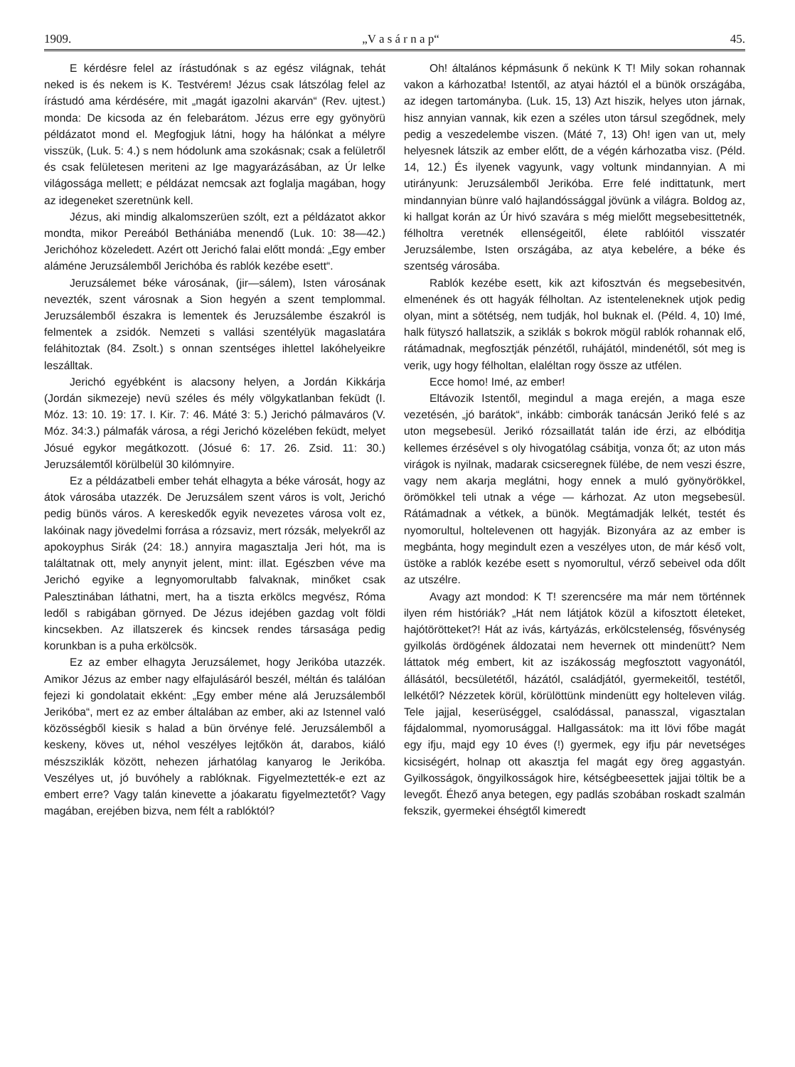1909. „V a s á r n a p“45.
E kérdésre felel az írástudónak s az egész világnak, tehát neked is és nekem is K. Testvérem! Jézus csak látszólag felel az írástudó ama kérdésére, mit „magát igazolni akarván“ (Rev. ujtest.) monda: De kicsoda az én felebarátom. Jézus erre egy gyönyörü példázatot mond el. Megfogjuk látni, hogy ha hálónkat a mélyre visszük, (Luk. 5: 4.) s nem hódolunk ama szokásnak; csak a felületről és csak felületesen meriteni az Ige magyarázásában, az Úr lelke világossága mellett; e példázat nemcsak azt foglalja magában, hogy az idegeneket szeretnünk kell.
Jézus, aki mindig alkalomszerüen szólt, ezt a példázatot akkor mondta, mikor Pereából Bethániába menendő (Luk. 10: 38—42.) Jerichóhoz közeledett. Azért ott Jerichó falai előtt mondá: „Egy ember aláméne Jeruzsálemből Jerichóba és rablók kezébe esett“.
Jeruzsálemet béke városának, (jir—sálem), Isten városának nevezték, szent városnak a Sion hegyén a szent templommal. Jeruzsálemből északra is lementek és Jeruzsálembe északról is felmentek a zsidók. Nemzeti s vallási szentélyük magaslatára feláhitoztak (84. Zsolt.) s onnan szentséges ihlettel lakóhelyeikre leszálltak.
Jerichó egyébként is alacsony helyen, a Jordán Kikkárja (Jordán sikmezeje) nevü széles és mély völgykatlanban feküdt (I. Móz. 13: 10. 19: 17. I. Kir. 7: 46. Máté 3: 5.) Jerichó pálmaváros (V. Móz. 34:3.) pálmafák városa, a régi Jerichó közelében feküdt, melyet Jósué egykor megátkozott. (Jósué 6: 17. 26. Zsid. 11: 30.) Jeruzsálemtől körülbelül 30 kilómnyire.
Ez a példázatbeli ember tehát elhagyta a béke városát, hogy az átok városába utazzék. De Jeruzsálem szent város is volt, Jerichó pedig bünös város. A kereskedők egyik nevezetes városa volt ez, lakóinak nagy jövedelmi forrása a rózsaviz, mert rózsák, melyekről az apokoyphus Sirák (24: 18.) annyira magasztalja Jeri hót, ma is találtatnak ott, mely anynyit jelent, mint: illat. Egészben véve ma Jerichó egyike a legnyomorultabb falvaknak, minőket csak Palesztinában láthatni, mert, ha a tiszta erkölcs megvész, Róma ledől s rabigában görnyed. De Jézus idejében gazdag volt földi kincsekben. Az illatszerek és kincsek rendes társasága pedig korunkban is a puha erkölcsök.
Ez az ember elhagyta Jeruzsálemet, hogy Jerikóba utazzék. Amikor Jézus az ember nagy elfajulásáról beszél, méltán és találóan fejezi ki gondolatait ekként: „Egy ember méne alá Jeruzsálemből Jerikóba“, mert ez az ember általában az ember, aki az Istennel való közösségből kiesik s halad a bün örvénye felé. Jeruzsálemből a keskeny, köves ut, néhol veszélyes lejtőkön át, darabos, kiáló mészsziklák között, nehezen járhatólag kanyarog le Jerikóba. Veszélyes ut, jó buvóhely a rablóknak. Figyelmeztették-e ezt az embert erre? Vagy talán kinevette a jóakaratu figyelmeztetőt? Vagy magában, erejében bizva, nem félt a rablóktól?
Oh! általános képmásunk ő nekünk K T! Mily sokan rohannak vakon a kárhozatba! Istentől, az atyai háztól el a bünök országába, az idegen tartományba. (Luk. 15, 13) Azt hiszik, helyes uton járnak, hisz annyian vannak, kik ezen a széles uton társul szegődnek, mely pedig a veszedelembe viszen. (Máté 7, 13) Oh! igen van ut, mely helyesnek látszik az ember előtt, de a végén kárhozatba visz. (Péld. 14, 12.) És ilyenek vagyunk, vagy voltunk mindannyian. A mi utirányunk: Jeruzsálemből Jerikóba. Erre felé indittatunk, mert mindannyian bünre való hajlandóssággal jövünk a világra. Boldog az, ki hallgat korán az Úr hivó szavára s még mielőtt megsebesittetnék, félholtra veretnék ellenségeitől, élete rablóitól visszatér Jeruzsálembe, Isten országába, az atya kebelére, a béke és szentség városába.
Rablók kezébe esett, kik azt kifosztván és megsebesitvén, elmenének és ott hagyák félholtan. Az istenteleneknek utjok pedig olyan, mint a sötétség, nem tudják, hol buknak el. (Péld. 4, 10) Imé, halk fütyszó hallatszik, a sziklák s bokrok mögül rablók rohannak elő, rátámadnak, megfosztják pénzétől, ruhájától, mindenétől, sót meg is verik, ugy hogy félholtan, elaléltan rogy össze az utfélen.
Ecce homo! Imé, az ember!
Eltávozik Istentől, megindul a maga erején, a maga esze vezetésén, „jó barátok“, inkább: cimborák tanácsán Jerikó felé s az uton megsebesül. Jerikó rózsaillatát talán ide érzi, az elbóditja kellemes érzésével s oly hivogatólag csábitja, vonza őt; az uton más virágok is nyilnak, madarak csicseregnek fülébe, de nem veszi észre, vagy nem akarja meglátni, hogy ennek a muló gyönyörökkel, örömökkel teli utnak a vége — kárhozat. Az uton megsebesül. Rátámadnak a vétkek, a bünök. Megtámadják lelkét, testét és nyomorultul, holtelevenen ott hagyják. Bizonyára az az ember is megbánta, hogy megindult ezen a veszélyes uton, de már késő volt, üstöke a rablók kezébe esett s nyomorultul, vérző sebeivel oda dőlt az utszélre.
Avagy azt mondod: K T! szerencsére ma már nem történnek ilyen rém históriák? „Hát nem látjátok közül a kifosztott életeket, hajótörötteket?! Hát az ivás, kártyázás, erkölcstelenség, fősvénység gyilkolás ördögének áldozatai nem hevernek ott mindenütt? Nem láttatok még embert, kit az iszákosság megfosztott vagyonától, állásától, becsületétől, házától, családjától, gyermekeitől, testétől, lelkétől? Nézzetek körül, körülöttünk mindenütt egy holteleven világ. Tele jajjal, keserüséggel, csalódással, panasszal, vigasztalan fájdalommal, nyomorusággal. Hallgassátok: ma itt lövi főbe magát egy ifju, majd egy 10 éves (!) gyermek, egy ifju pár nevetséges kicsiségért, holnap ott akasztja fel magát egy öreg aggastyán. Gyilkosságok, öngyilkosságok hire, kétségbeesettek jajjai töltik be a levegőt. Éhező anya betegen, egy padlás szobában roskadt szalmán fekszik, gyermekei éhségtől kimeredt